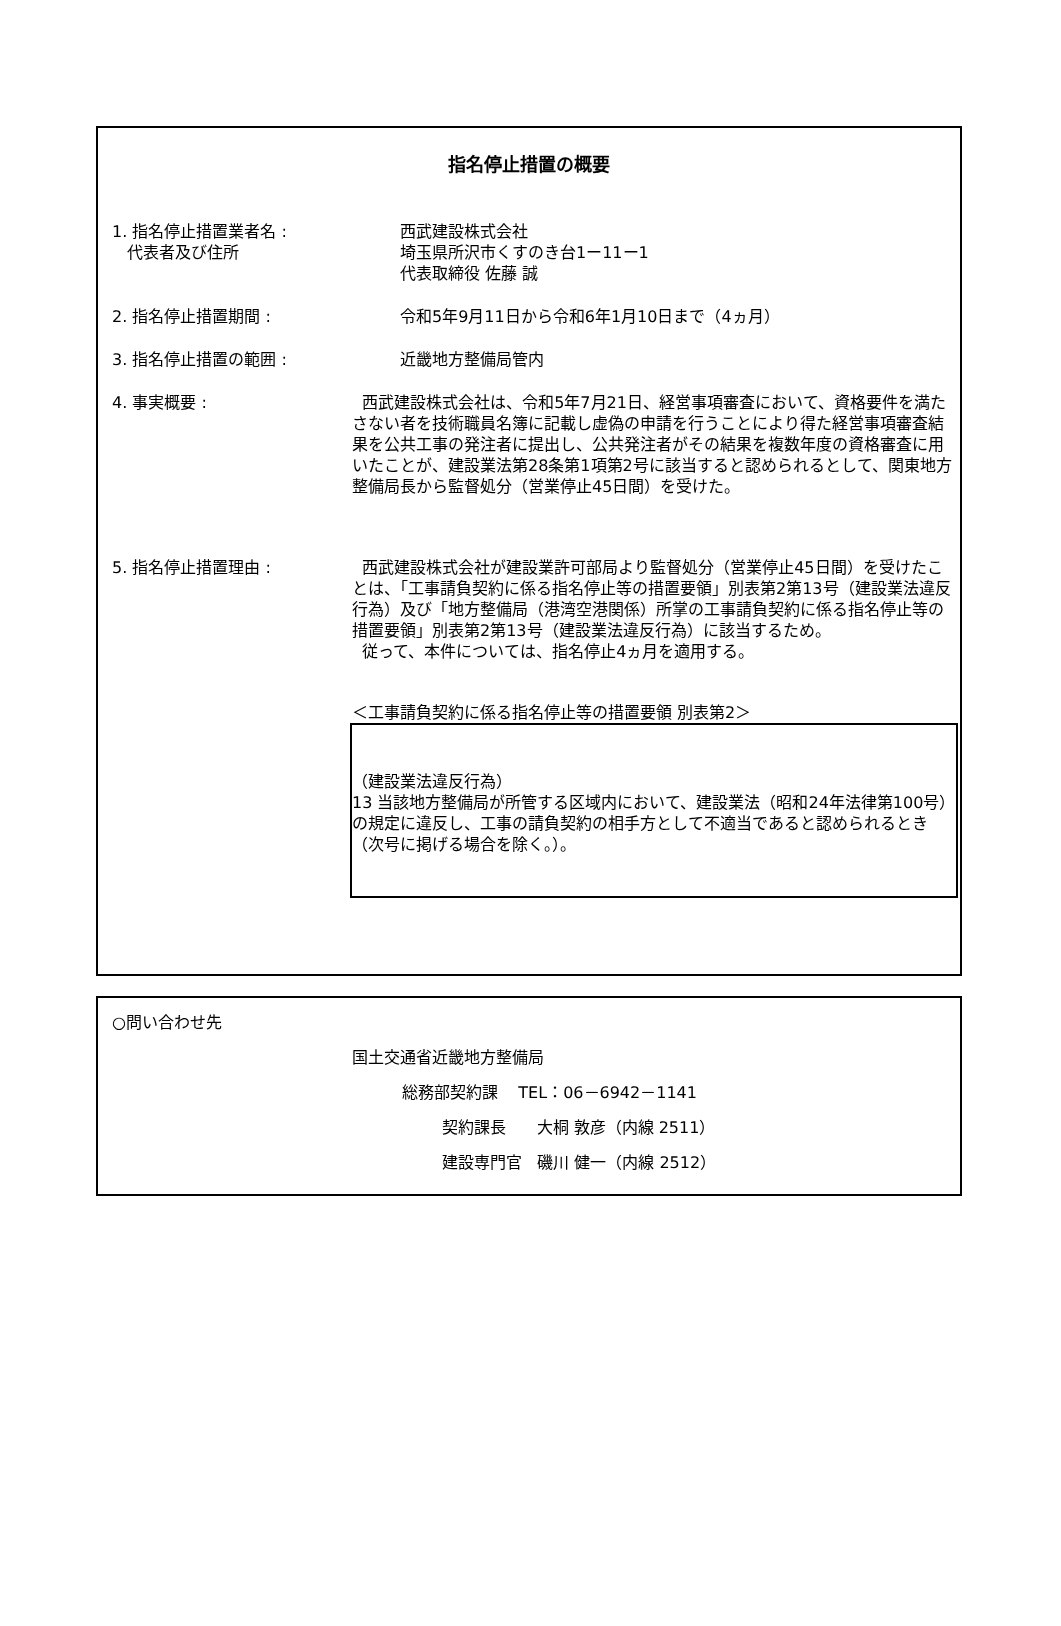指名停止措置の概要
1. 指名停止措置業者名 :
代表者及び住所
西武建設株式会社
埼玉県所沢市くすのき台1ー11ー1
代表取締役 佐藤 誠
2. 指名停止措置期間 : 令和5年9月11日から令和6年1月10日まで（4ヵ月）
3. 指名停止措置の範囲 : 近畿地方整備局管内
4. 事実概要 : 西武建設株式会社は、令和5年7月21日、経営事項審査において、資格要件を満たさない者を技術職員名簿に記載し虚偽の申請を行うことにより得た経営事項審査結果を公共工事の発注者に提出し、公共発注者がその結果を複数年度の資格審査に用いたことが、建設業法第28条第1項第2号に該当すると認められるとして、関東地方整備局長から監督処分（営業停止45日間）を受けた。
5. 指名停止措置理由 : 西武建設株式会社が建設業許可部局より監督処分（営業停止45日間）を受けたことは、「工事請負契約に係る指名停止等の措置要領」別表第2第13号（建設業法違反行為）及び「地方整備局（港湾空港関係）所掌の工事請負契約に係る指名停止等の措置要領」別表第2第13号（建設業法違反行為）に該当するため。
従って、本件については、指名停止4ヵ月を適用する。
＜工事請負契約に係る指名停止等の措置要領 別表第2＞
（建設業法違反行為）
13 当該地方整備局が所管する区域内において、建設業法（昭和24年法律第100号）の規定に違反し、工事の請負契約の相手方として不適当であると認められるとき（次号に掲げる場合を除く。）。
○問い合わせ先
国土交通省近畿地方整備局
総務部契約課 TEL：06－6942－1141
契約課長 大桐 敦彦（内線 2511）
建設専門官 磯川 健一（内線 2512）